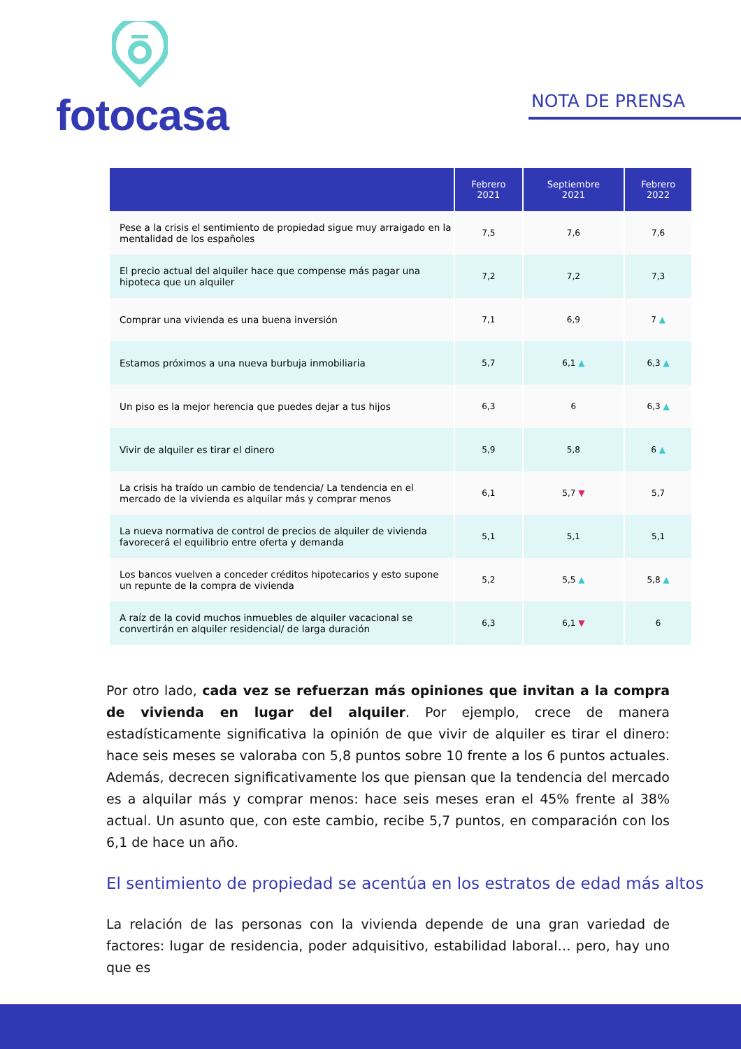fotocasa
NOTA DE PRENSA
| | Febrero 2021 | Septiembre 2021 | Febrero 2022 |
| --- | --- | --- | --- |
| Pese a la crisis el sentimiento de propiedad sigue muy arraigado en la mentalidad de los españoles | 7,5 | 7,6 | 7,6 |
| El precio actual del alquiler hace que compense más pagar una hipoteca que un alquiler | 7,2 | 7,2 | 7,3 |
| Comprar una vivienda es una buena inversión | 7,1 | 6,9 | 7 ▲ |
| Estamos próximos a una nueva burbuja inmobiliaria | 5,7 | 6,1 ▲ | 6,3 ▲ |
| Un piso es la mejor herencia que puedes dejar a tus hijos | 6,3 | 6 | 6,3 ▲ |
| Vivir de alquiler es tirar el dinero | 5,9 | 5,8 | 6 ▲ |
| La crisis ha traído un cambio de tendencia/ La tendencia en el mercado de la vivienda es alquilar más y comprar menos | 6,1 | 5,7 ▼ | 5,7 |
| La nueva normativa de control de precios de alquiler de vivienda favorecerá el equilibrio entre oferta y demanda | 5,1 | 5,1 | 5,1 |
| Los bancos vuelven a conceder créditos hipotecarios y esto supone un repunte de la compra de vivienda | 5,2 | 5,5 ▲ | 5,8 ▲ |
| A raíz de la covid muchos inmuebles de alquiler vacacional se convertirán en alquiler residencial/ de larga duración | 6,3 | 6,1 ▼ | 6 |
Por otro lado, cada vez se refuerzan más opiniones que invitan a la compra de vivienda en lugar del alquiler. Por ejemplo, crece de manera estadísticamente significativa la opinión de que vivir de alquiler es tirar el dinero: hace seis meses se valoraba con 5,8 puntos sobre 10 frente a los 6 puntos actuales. Además, decrecen significativamente los que piensan que la tendencia del mercado es a alquilar más y comprar menos: hace seis meses eran el 45% frente al 38% actual. Un asunto que, con este cambio, recibe 5,7 puntos, en comparación con los 6,1 de hace un año.
El sentimiento de propiedad se acentúa en los estratos de edad más altos
La relación de las personas con la vivienda depende de una gran variedad de factores: lugar de residencia, poder adquisitivo, estabilidad laboral… pero, hay uno que es